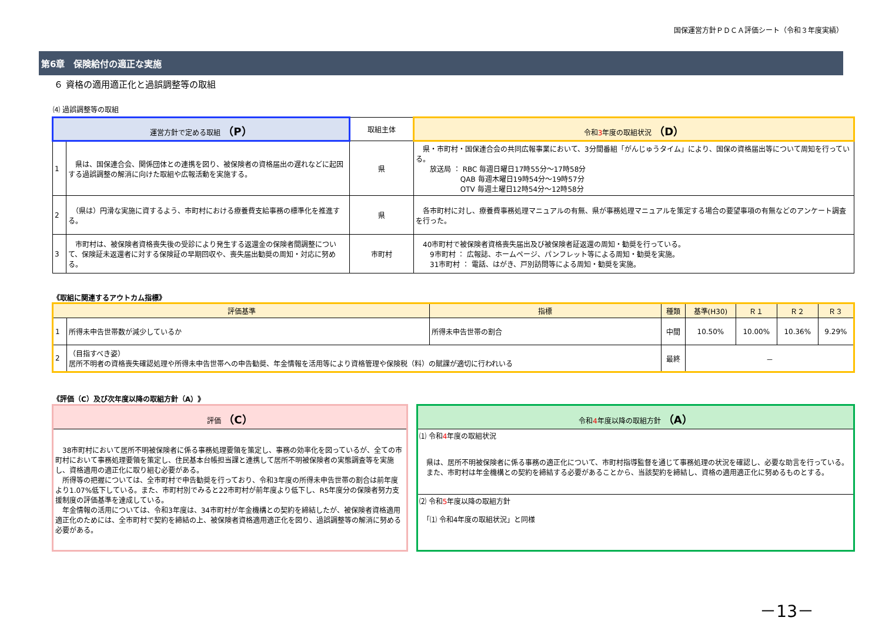国保運営方針ＰＤＣＡ評価シート（令和３年度実績）
第6章　保険給付の適正な実施
６ 資格の適用適正化と過誤調整等の取組
⑷ 過誤調整等の取組
| 運営方針で定める取組 （P） | | 取組主体 | 令和 3 年度の取組状況 （D） |
| --- | --- | --- | --- |
| 1 | 県は、国保連合会、関係団体との連携を図り、被保険者の資格届出の遅れなどに起因する過誤調整の解消に向けた取組や広報活動を実施する。 | 県 | 県・市町村・国保連合会の共同広報事業において、3分間番組「がんじゅうタイム」により、国保の資格届出等について周知を行っている。 放送局 ： RBC 毎週日曜日17時55分～17時58分 QAB 毎週木曜日19時54分～19時57分 OTV 毎週土曜日12時54分～12時58分 |
| 2 | （県は）円滑な実施に資するよう、市町村における療養費支給事務の標準化を推進する。 | 県 | 各市町村に対し、療養費事務処理マニュアルの有無、県が事務処理マニュアルを策定する場合の要望事項の有無などのアンケート調査を行った。 |
| 3 | 市町村は、被保険者資格喪失後の受診により発生する返還金の保険者間調整について、保険証未返還者に対する保険証の早期回収や、喪失届出勧奨の周知・対応に努める。 | 市町村 | 40市町村で被保険者資格喪失届出及び被保険者証返還の周知・勧奨を行っている。 9市町村 ： 広報誌、ホームページ、パンフレット等による周知・勧奨を実施。 31市町村 ： 電話、はがき、戸別訪問等による周知・勧奨を実施。 |
《取組に関連するアウトカム指標》
| 評価基準 | | 指標 | 種類 | 基準(H30) | Ｒ１ | Ｒ２ | Ｒ３ |
| --- | --- | --- | --- | --- | --- | --- | --- |
| 1 | 所得未申告世帯数が減少しているか | 所得未申告世帯の割合 | 中間 | 10.50% | 10.00% | 10.36% | 9.29% |
| 2 | （目指すべき姿） 居所不明者の資格喪失確認処理や所得未申告世帯への申告勧奨、年金情報を活用等により資格管理や保険税（料）の賦課が適切に行われいる | | 最終 | － | | | |
《評価（C）及び次年度以降の取組方針（A）》
評価 （C）
　38市町村において居所不明被保険者に係る事務処理要領を策定し、事務の効率化を図っているが、全ての市町村において事務処理要領を策定し、住民基本台帳担当課と連携して居所不明被保険者の実態調査等を実施し、資格適用の適正化に取り組む必要がある。
　所得等の把握については、全市町村で申告勧奨を行っており、令和3年度の所得未申告世帯の割合は前年度より1.07%低下している。また、市町村別でみると22市町村が前年度より低下し、R5年度分の保険者努力支援制度の評価基準を達成している。
　年金情報の活用については、令和3年度は、34市町村が年金機構との契約を締結したが、被保険者資格適用適正化のためには、全市町村で契約を締結の上、被保険者資格適用適正化を図り、過誤調整等の解消に努める必要がある。
令和4年度以降の取組方針 （A）
⑴ 令和4年度の取組状況
　県は、居所不明被保険者に係る事務の適正化について、市町村指導監督を通じて事務処理の状況を確認し、必要な助言を行っている。
　また、市町村は年金機構との契約を締結する必要があることから、当該契約を締結し、資格の適用適正化に努めるものとする。
⑵ 令和5年度以降の取組方針
　「⑴ 令和4年度の取組状況」と同様
－13－